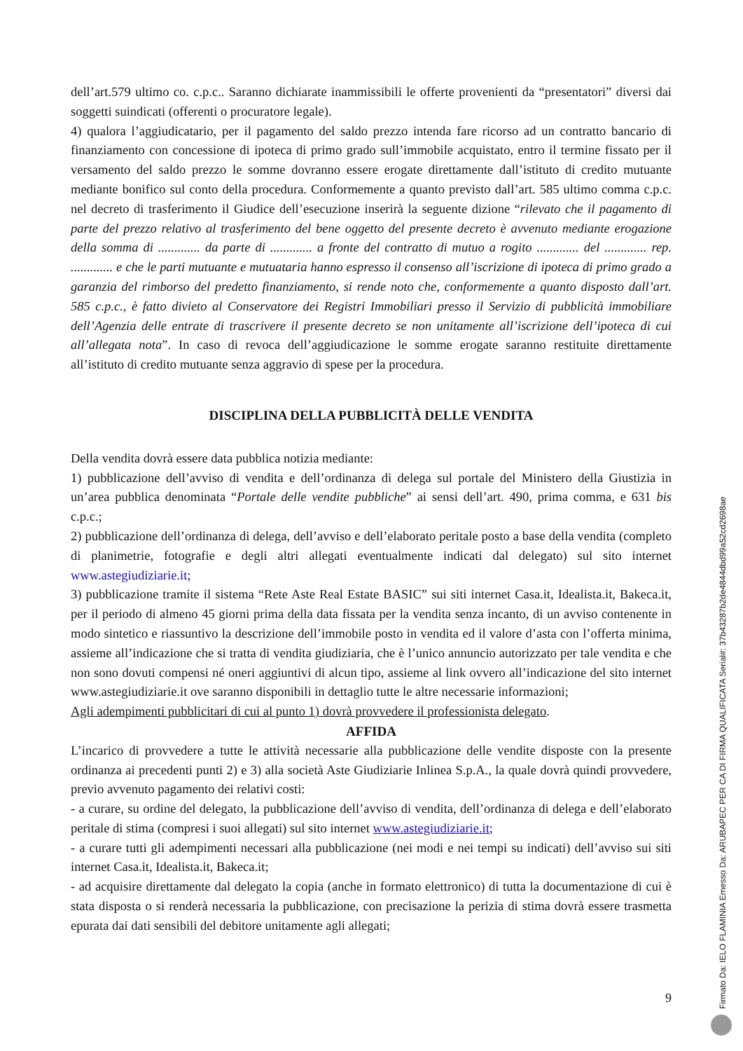dell’art.579 ultimo co. c.p.c.. Saranno dichiarate inammissibili le offerte provenienti da “presentatori” diversi dai soggetti suindicati (offerenti o procuratore legale).
4) qualora l’aggiudicatario, per il pagamento del saldo prezzo intenda fare ricorso ad un contratto bancario di finanziamento con concessione di ipoteca di primo grado sull’immobile acquistato, entro il termine fissato per il versamento del saldo prezzo le somme dovranno essere erogate direttamente dall’istituto di credito mutuante mediante bonifico sul conto della procedura. Conformemente a quanto previsto dall’art. 585 ultimo comma c.p.c. nel decreto di trasferimento il Giudice dell’esecuzione inserirà la seguente dizione “rilevato che il pagamento di parte del prezzo relativo al trasferimento del bene oggetto del presente decreto è avvenuto mediante erogazione della somma di ............. da parte di ............. a fronte del contratto di mutuo a rogito ............. del ............. rep. ............. e che le parti mutuante e mutuataria hanno espresso il consenso all’iscrizione di ipoteca di primo grado a garanzia del rimborso del predetto finanziamento, si rende noto che, conformemente a quanto disposto dall’art. 585 c.p.c., è fatto divieto al Conservatore dei Registri Immobiliari presso il Servizio di pubblicità immobiliare dell’Agenzia delle entrate di trascrivere il presente decreto se non unitamente all’iscrizione dell’ipoteca di cui all’allegata nota”. In caso di revoca dell’aggiudicazione le somme erogate saranno restituite direttamente all’istituto di credito mutuante senza aggravio di spese per la procedura.
DISCIPLINA DELLA PUBBLICITÀ DELLE VENDITA
Della vendita dovrà essere data pubblica notizia mediante:
1) pubblicazione dell’avviso di vendita e dell’ordinanza di delega sul portale del Ministero della Giustizia in un’area pubblica denominata “Portale delle vendite pubbliche” ai sensi dell’art. 490, prima comma, e 631 bis c.p.c.;
2) pubblicazione dell’ordinanza di delega, dell’avviso e dell’elaborato peritale posto a base della vendita (completo di planimetrie, fotografie e degli altri allegati eventualmente indicati dal delegato) sul sito internet www.astegiudiziarie.it;
3) pubblicazione tramite il sistema “Rete Aste Real Estate BASIC” sui siti internet Casa.it, Idealista.it, Bakeca.it, per il periodo di almeno 45 giorni prima della data fissata per la vendita senza incanto, di un avviso contenente in modo sintetico e riassuntivo la descrizione dell’immobile posto in vendita ed il valore d’asta con l’offerta minima, assieme all’indicazione che si tratta di vendita giudiziaria, che è l’unico annuncio autorizzato per tale vendita e che non sono dovuti compensi né oneri aggiuntivi di alcun tipo, assieme al link ovvero all’indicazione del sito internet www.astegiudiziarie.it ove saranno disponibili in dettaglio tutte le altre necessarie informazioni;
Agli adempimenti pubblicitari di cui al punto 1) dovrà provvedere il professionista delegato.
AFFIDA
L’incarico di provvedere a tutte le attività necessarie alla pubblicazione delle vendite disposte con la presente ordinanza ai precedenti punti 2) e 3) alla società Aste Giudiziarie Inlinea S.p.A., la quale dovrà quindi provvedere, previo avvenuto pagamento dei relativi costi:
- a curare, su ordine del delegato, la pubblicazione dell’avviso di vendita, dell’ordinanza di delega e dell’elaborato peritale di stima (compresi i suoi allegati) sul sito internet www.astegiudiziarie.it;
- a curare tutti gli adempimenti necessari alla pubblicazione (nei modi e nei tempi su indicati) dell’avviso sui siti internet Casa.it, Idealista.it, Bakeca.it;
- ad acquisire direttamente dal delegato la copia (anche in formato elettronico) di tutta la documentazione di cui è stata disposta o si renderà necessaria la pubblicazione, con precisazione la perizia di stima dovrà essere trasmetta epurata dai dati sensibili del debitore unitamente agli allegati;
9
Firmato Da: IELO FLAMINIA Emesso Da: ARUBAPEC PER CA DI FIRMA QUALIFICATA Serial#: 37b43287b2de4844dbd99a52cd2698ae